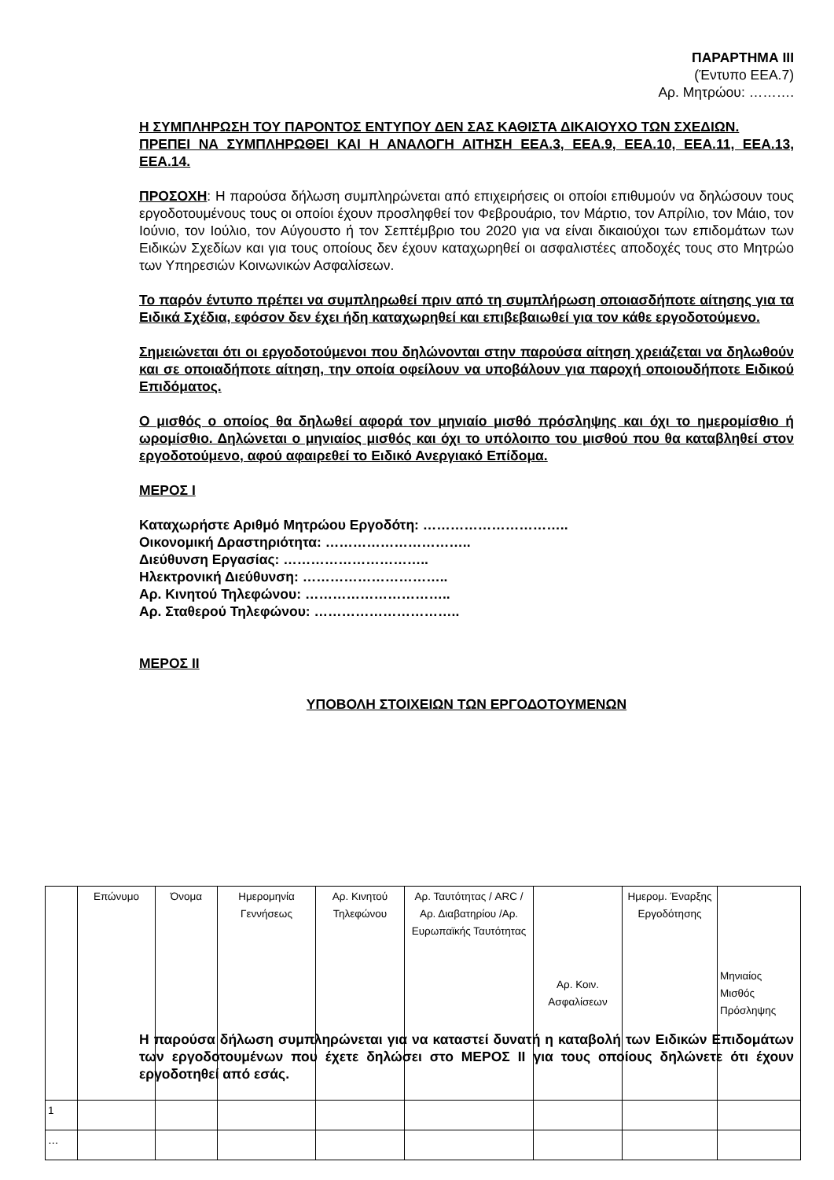ΠΑΡΑΡΤΗΜΑ ΙΙΙ
(Έντυπο ΕΕΑ.7)
Αρ. Μητρώου: ……….
Η ΣΥΜΠΛΗΡΩΣΗ ΤΟΥ ΠΑΡΟΝΤΟΣ ΕΝΤΥΠΟΥ ΔΕΝ ΣΑΣ ΚΑΘΙΣΤΑ ΔΙΚΑΙΟΥΧΟ ΤΩΝ ΣΧΕΔΙΩΝ.
ΠΡΕΠΕΙ ΝΑ ΣΥΜΠΛΗΡΩΘΕΙ ΚΑΙ Η ΑΝΑΛΟΓΗ ΑΙΤΗΣΗ ΕΕΑ.3, ΕΕΑ.9, ΕΕΑ.10, ΕΕΑ.11, ΕΕΑ.13, ΕΕΑ.14.
ΠΡΟΣΟΧΗ: Η παρούσα δήλωση συμπληρώνεται από επιχειρήσεις οι οποίοι επιθυμούν να δηλώσουν τους εργοδοτουμένους τους οι οποίοι έχουν προσληφθεί τον Φεβρουάριο, τον Μάρτιο, τον Απρίλιο, τον Μάιο, τον Ιούνιο, τον Ιούλιο, τον Αύγουστο ή τον Σεπτέμβριο του 2020 για να είναι δικαιούχοι των επιδομάτων των Ειδικών Σχεδίων και για τους οποίους δεν έχουν καταχωρηθεί οι ασφαλιστέες αποδοχές τους στο Μητρώο των Υπηρεσιών Κοινωνικών Ασφαλίσεων.
Το παρόν έντυπο πρέπει να συμπληρωθεί πριν από τη συμπλήρωση οποιασδήποτε αίτησης για τα Ειδικά Σχέδια, εφόσον δεν έχει ήδη καταχωρηθεί και επιβεβαιωθεί για τον κάθε εργοδοτούμενο.
Σημειώνεται ότι οι εργοδοτούμενοι που δηλώνονται στην παρούσα αίτηση χρειάζεται να δηλωθούν και σε οποιαδήποτε αίτηση, την οποία οφείλουν να υποβάλουν για παροχή οποιουδήποτε Ειδικού Επιδόματος.
Ο μισθός ο οποίος θα δηλωθεί αφορά τον μηνιαίο μισθό πρόσληψης και όχι το ημερομίσθιο ή ωρομίσθιο. Δηλώνεται ο μηνιαίος μισθός και όχι το υπόλοιπο του μισθού που θα καταβληθεί στον εργοδοτούμενο, αφού αφαιρεθεί το Ειδικό Ανεργιακό Επίδομα.
ΜΕΡΟΣ Ι
Καταχωρήστε Αριθμό Μητρώου Εργοδότη: …………………………..
Οικονομική Δραστηριότητα: …………………………..
Διεύθυνση Εργασίας: …………………………..
Ηλεκτρονική Διεύθυνση: …………………………..
Αρ. Κινητού Τηλεφώνου: …………………………..
Αρ. Σταθερού Τηλεφώνου: …………………………..
ΜΕΡΟΣ ΙΙ
ΥΠΟΒΟΛΗ ΣΤΟΙΧΕΙΩΝ ΤΩΝ ΕΡΓΟΔΟΤΟΥΜΕΝΩΝ
| | Επώνυμο | Όνομα | Ημερομηνία Γεννήσεως | Αρ. Κινητού Τηλεφώνου | Αρ. Ταυτότητας / ARC / Αρ. Διαβατηρίου /Αρ. Ευρωπαϊκής Ταυτότητας | Αρ. Κοιν. Ασφαλίσεων | Ημερομ. Έναρξης Εργοδότησης | Μηνιαίος Μισθός Πρόσληψης |
| 1 | | | | | | | | |
| … | | | | | | | | |
Η παρούσα δήλωση συμπληρώνεται για να καταστεί δυνατή η καταβολή των Ειδικών Επιδομάτων των εργοδοτουμένων που έχετε δηλώσει στο ΜΕΡΟΣ ΙΙ για τους οποίους δηλώνετε ότι έχουν εργοδοτηθεί από εσάς.